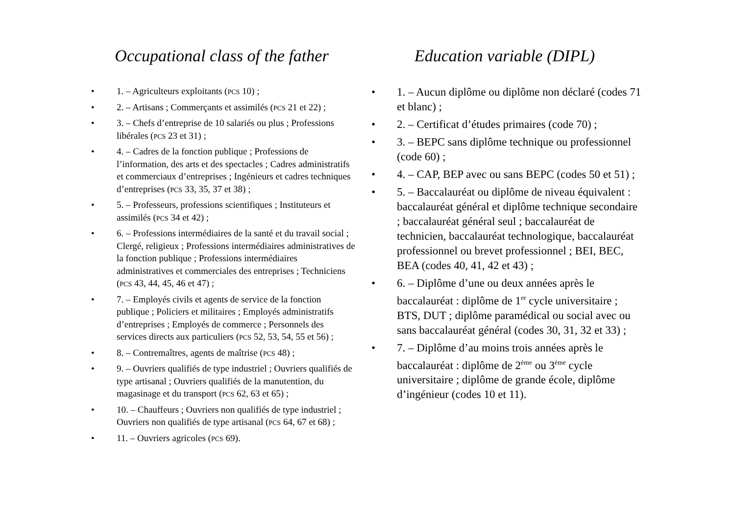Occupational class of the father
• 1. – Agriculteurs exploitants (PCS 10) ;
• 2. – Artisans ; Commerçants et assimilés (PCS 21 et 22) ;
• 3. – Chefs d’entreprise de 10 salariés ou plus ; Professions libérales (PCS 23 et 31) ;
• 4. – Cadres de la fonction publique ; Professions de l’information, des arts et des spectacles ; Cadres administratifs et commerciaux d’entreprises ; Ingénieurs et cadres techniques d’entreprises (PCS 33, 35, 37 et 38) ;
• 5. – Professeurs, professions scientifiques ; Instituteurs et assimilés (PCS 34 et 42) ;
• 6. – Professions intermédiaires de la santé et du travail social ; Clergé, religieux ; Professions intermédiaires administratives de la fonction publique ; Professions intermédiaires administratives et commerciales des entreprises ; Techniciens (PCS 43, 44, 45, 46 et 47) ;
• 7. – Employés civils et agents de service de la fonction publique ; Policiers et militaires ; Employés administratifs d’entreprises ; Employés de commerce ; Personnels des services directs aux particuliers (PCS 52, 53, 54, 55 et 56) ;
• 8. – Contremaîtres, agents de maîtrise (PCS 48) ;
• 9. – Ouvriers qualifiés de type industriel ; Ouvriers qualifiés de type artisanal ; Ouvriers qualifiés de la manutention, du magasinage et du transport (PCS 62, 63 et 65) ;
• 10. – Chauffeurs ; Ouvriers non qualifiés de type industriel ; Ouvriers non qualifiés de type artisanal (PCS 64, 67 et 68) ;
• 11. – Ouvriers agricoles (PCS 69).
Education variable (DIPL)
• 1. – Aucun diplôme ou diplôme non déclaré (codes 71 et blanc) ;
• 2. – Certificat d’études primaires (code 70) ;
• 3. – BEPC sans diplôme technique ou professionnel (code 60) ;
• 4. – CAP, BEP avec ou sans BEPC (codes 50 et 51) ;
• 5. – Baccalauréat ou diplôme de niveau équivalent : baccalauréat général et diplôme technique secondaire ; baccalauréat général seul ; baccalauréat de technicien, baccalauréat technologique, baccalauréat professionnel ou brevet professionnel ; BEI, BEC, BEA (codes 40, 41, 42 et 43) ;
• 6. – Diplôme d’une ou deux années après le baccalauréat : diplôme de 1<sup>er</sup> cycle universitaire ; BTS, DUT ; diplôme paramédical ou social avec ou sans baccalauréat général (codes 30, 31, 32 et 33) ;
• 7. – Diplôme d’au moins trois années après le baccalauréat : diplôme de 2<sup>ème</sup> ou 3<sup>ème</sup> cycle universitaire ; diplôme de grande école, diplôme d’ingénieur (codes 10 et 11).